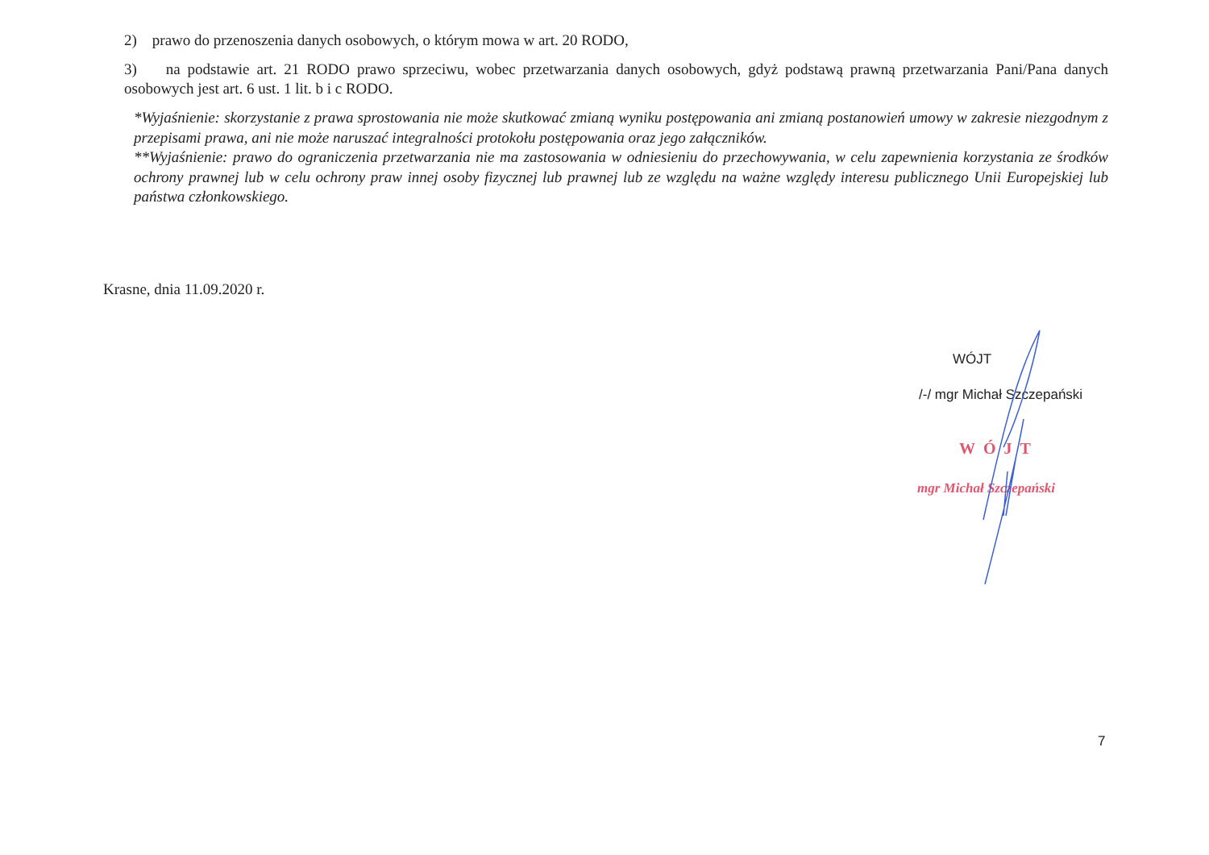2) prawo do przenoszenia danych osobowych, o którym mowa w art. 20 RODO,
3) na podstawie art. 21 RODO prawo sprzeciwu, wobec przetwarzania danych osobowych, gdyż podstawą prawną przetwarzania Pani/Pana danych osobowych jest art. 6 ust. 1 lit. b i c RODO.
*Wyjaśnienie: skorzystanie z prawa sprostowania nie może skutkować zmianą wyniku postępowania ani zmianą postanowień umowy w zakresie niezgodnym z przepisami prawa, ani nie może naruszać integralności protokołu postępowania oraz jego załączników.
**Wyjaśnienie: prawo do ograniczenia przetwarzania nie ma zastosowania w odniesieniu do przechowywania, w celu zapewnienia korzystania ze środków ochrony prawnej lub w celu ochrony praw innej osoby fizycznej lub prawnej lub ze względu na ważne względy interesu publicznego Unii Europejskiej lub państwa członkowskiego.
Krasne, dnia 11.09.2020 r.
WÓJT
/-/ mgr Michał Szczepański
WÓJT
mgr Michał Szczepański
7